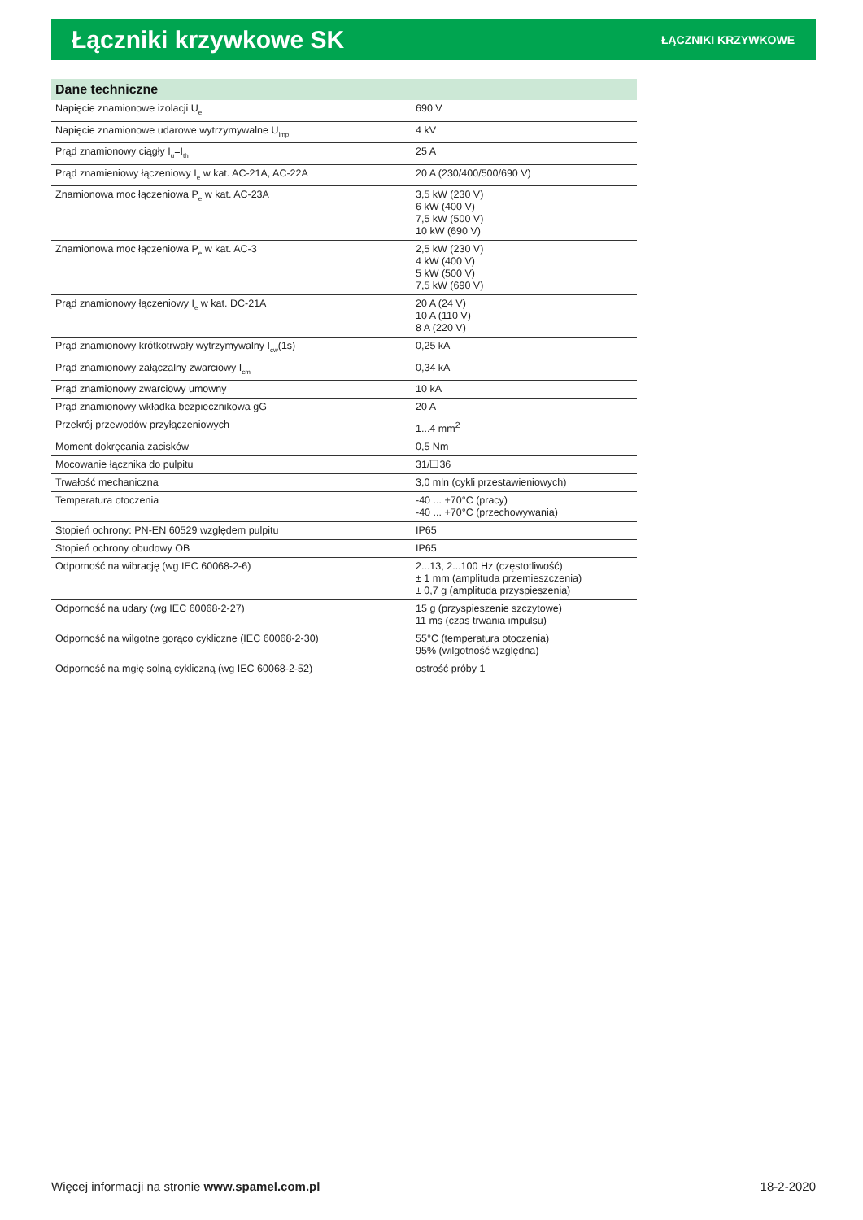Łączniki krzywkowe SK
ŁĄCZNIKI KRZYWKOWE
| Dane techniczne | |
| --- | --- |
| Napięcie znamionowe izolacji U<sub>e</sub> | 690 V |
| Napięcie znamionowe udarowe wytrzymywalne U<sub>imp</sub> | 4 kV |
| Prąd znamionowy ciągły I<sub>u</sub>=I<sub>th</sub> | 25 A |
| Prąd znamieniowy łączeniowy I<sub>e</sub> w kat. AC-21A, AC-22A | 20 A (230/400/500/690 V) |
| Znamionowa moc łączeniowa P<sub>e</sub> w kat. AC-23A | 3,5 kW (230 V) 6 kW (400 V) 7,5 kW (500 V) 10 kW (690 V) |
| Znamionowa moc łączeniowa P<sub>e</sub> w kat. AC-3 | 2,5 kW (230 V) 4 kW (400 V) 5 kW (500 V) 7,5 kW (690 V) |
| Prąd znamionowy łączeniowy I<sub>e</sub> w kat. DC-21A | 20 A (24 V) 10 A (110 V) 8 A (220 V) |
| Prąd znamionowy krótkotrwały wytrzymywalny I<sub>cw</sub>(1s) | 0,25 kA |
| Prąd znamionowy załączalny zwarciowy I<sub>cm</sub> | 0,34 kA |
| Prąd znamionowy zwarciowy umowny | 10 kA |
| Prąd znamionowy wkładka bezpiecznikowa gG | 20 A |
| Przekrój przewodów przyłączeniowych | 1...4 mm<sup>2</sup> |
| Moment dokręcania zacisków | 0,5 Nm |
| Mocowanie łącznika do pulpitu | 31/☐36 |
| Trwałość mechaniczna | 3,0 mln (cykli przestawieniowych) |
| Temperatura otoczenia | -40 ... +70°C (pracy) -40 ... +70°C (przechowywania) |
| Stopień ochrony: PN-EN 60529 względem pulpitu | IP65 |
| Stopień ochrony obudowy OB | IP65 |
| Odporność na wibrację (wg IEC 60068-2-6) | 2...13, 2...100 Hz (częstotliwość) ± 1 mm (amplituda przemieszczenia) ± 0,7 g (amplituda przyspieszenia) |
| Odporność na udary (wg IEC 60068-2-27) | 15 g (przyspieszenie szczytowe) 11 ms (czas trwania impulsu) |
| Odporność na wilgotne gorąco cykliczne (IEC 60068-2-30) | 55°C (temperatura otoczenia) 95% (wilgotność względna) |
| Odporność na mgłę solną cykliczną (wg IEC 60068-2-52) | ostrość próby 1 |
Więcej informacji na stronie www.spamel.com.pl 18-2-2020